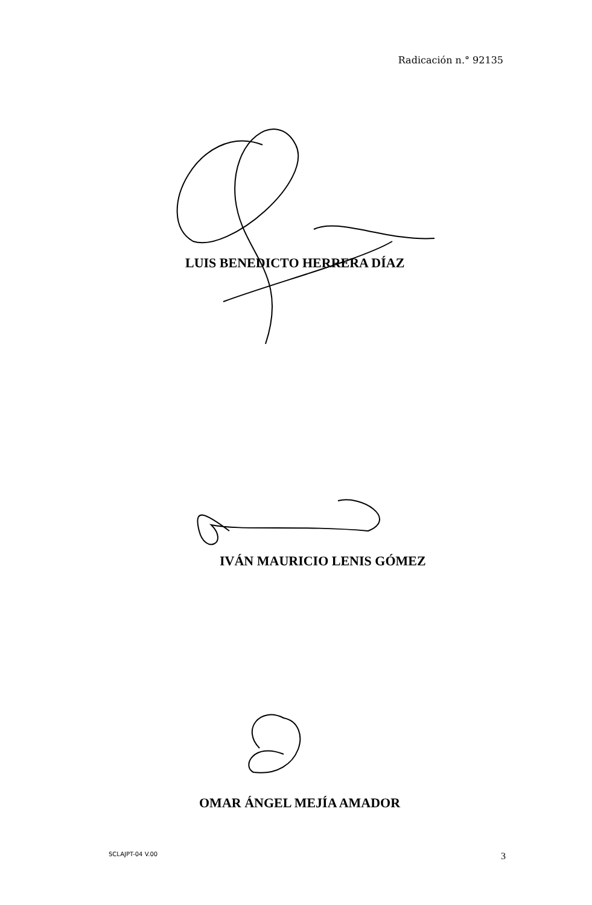Radicación n.° 92135
LUIS BENEDICTO HERRERA DÍAZ
IVÁN MAURICIO LENIS GÓMEZ
OMAR ÁNGEL MEJÍA AMADOR
SCLAJPT-04 V.00 3